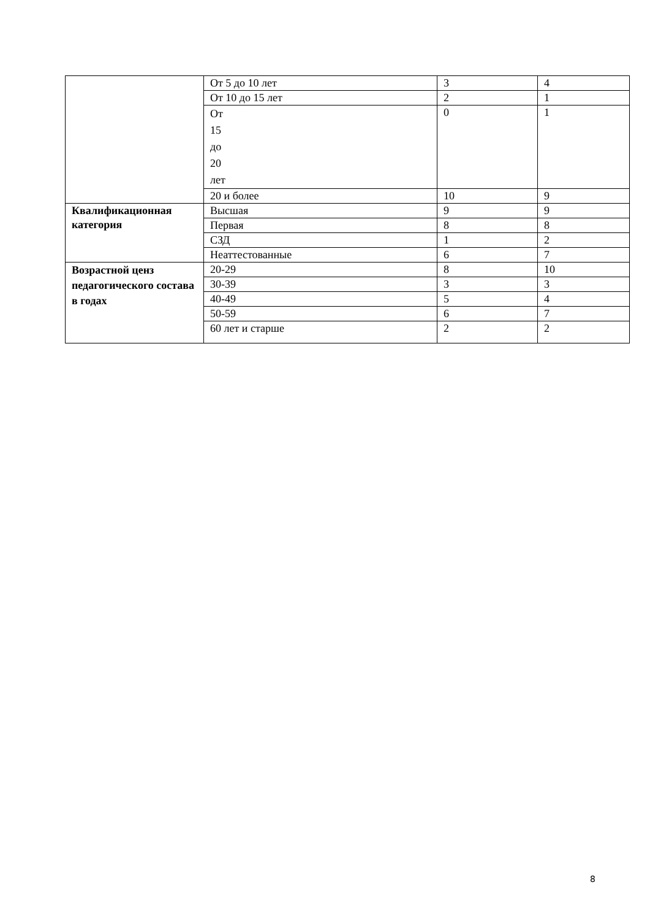| | От 5 до 10 лет | 3 | 4 |
| | От 10 до 15 лет | 2 | 1 |
| | От 15 до 20 лет | 0 | 1 |
| | 20 и более | 10 | 9 |
| Квалификационная категория | Высшая | 9 | 9 |
| | Первая | 8 | 8 |
| | СЗД | 1 | 2 |
| | Неаттестованные | 6 | 7 |
| Возрастной ценз педагогического состава в годах | 20-29 | 8 | 10 |
| | 30-39 | 3 | 3 |
| | 40-49 | 5 | 4 |
| | 50-59 | 6 | 7 |
| | 60 лет и старше | 2 | 2 |
8